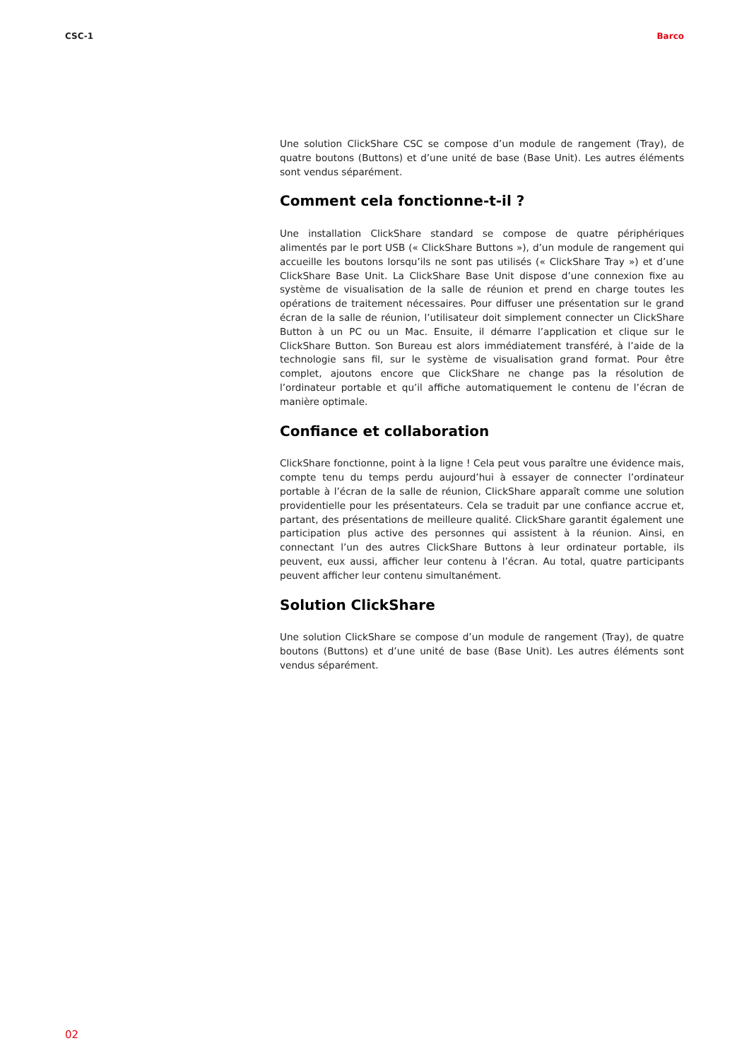CSC-1 Barco
Une solution ClickShare CSC se compose d’un module de rangement (Tray), de quatre boutons (Buttons) et d’une unité de base (Base Unit). Les autres éléments sont vendus séparément.
Comment cela fonctionne-t-il ?
Une installation ClickShare standard se compose de quatre périphériques alimentés par le port USB (« ClickShare Buttons »), d’un module de rangement qui accueille les boutons lorsqu’ils ne sont pas utilisés (« ClickShare Tray ») et d’une ClickShare Base Unit. La ClickShare Base Unit dispose d’une connexion fixe au système de visualisation de la salle de réunion et prend en charge toutes les opérations de traitement nécessaires. Pour diffuser une présentation sur le grand écran de la salle de réunion, l’utilisateur doit simplement connecter un ClickShare Button à un PC ou un Mac. Ensuite, il démarre l’application et clique sur le ClickShare Button. Son Bureau est alors immédiatement transféré, à l’aide de la technologie sans fil, sur le système de visualisation grand format. Pour être complet, ajoutons encore que ClickShare ne change pas la résolution de l’ordinateur portable et qu’il affiche automatiquement le contenu de l’écran de manière optimale.
Confiance et collaboration
ClickShare fonctionne, point à la ligne ! Cela peut vous paraître une évidence mais, compte tenu du temps perdu aujourd’hui à essayer de connecter l’ordinateur portable à l’écran de la salle de réunion, ClickShare apparaît comme une solution providentielle pour les présentateurs. Cela se traduit par une confiance accrue et, partant, des présentations de meilleure qualité. ClickShare garantit également une participation plus active des personnes qui assistent à la réunion. Ainsi, en connectant l’un des autres ClickShare Buttons à leur ordinateur portable, ils peuvent, eux aussi, afficher leur contenu à l’écran. Au total, quatre participants peuvent afficher leur contenu simultanément.
Solution ClickShare
Une solution ClickShare se compose d’un module de rangement (Tray), de quatre boutons (Buttons) et d’une unité de base (Base Unit). Les autres éléments sont vendus séparément.
02